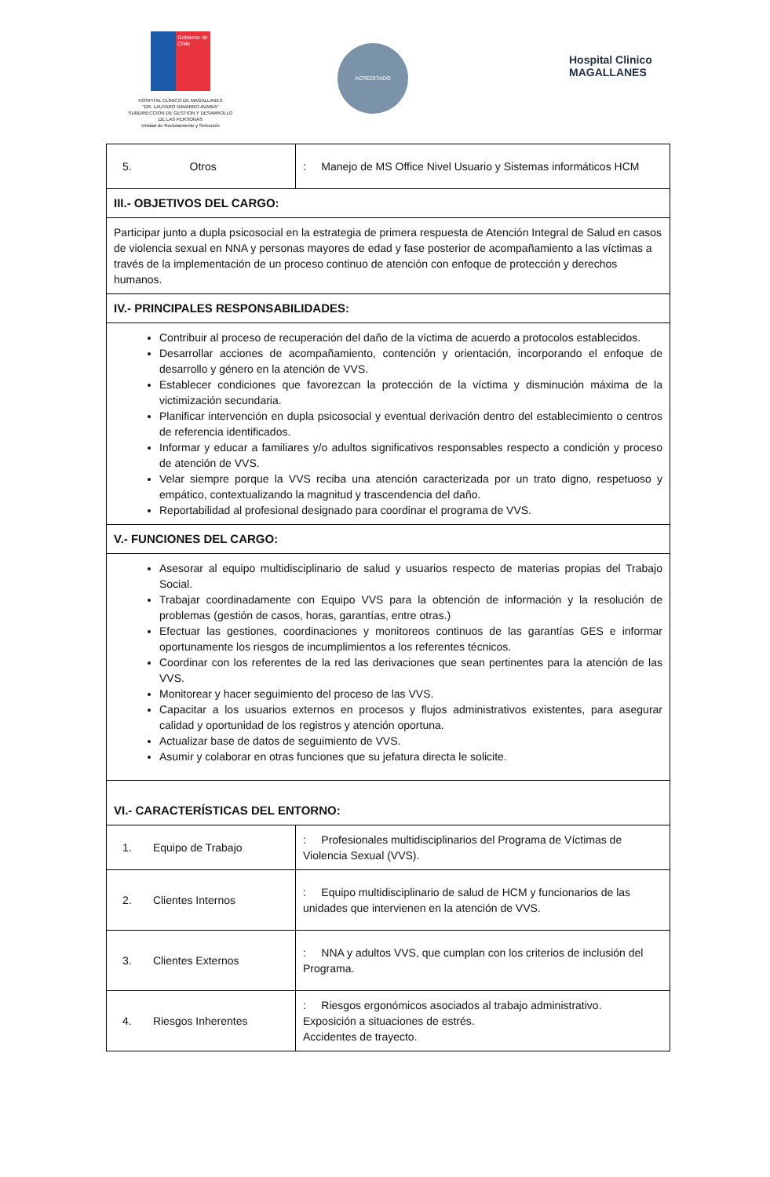Gobierno de Chile
HOSPITAL CLÍNICO DE MAGALLANES
"DR. LAUTARO NAVARRO AVARIA"
SUBDIRECCION DE GESTION Y DESARROLLO
DE LAS PERSONAS
Unidad de Reclutamiento y Selección
ACREDITADO
Hospital Clinico
MAGALLANES
| 5. Otros | : Manejo de MS Office Nivel Usuario y Sistemas informáticos HCM |
| III.- OBJETIVOS DEL CARGO: | |
| Participar junto a dupla psicosocial en la estrategia de primera respuesta de Atención Integral de Salud en casos de violencia sexual en NNA y personas mayores de edad y fase posterior de acompañamiento a las víctimas a través de la implementación de un proceso continuo de atención con enfoque de protección y derechos humanos. | |
| IV.- PRINCIPALES RESPONSABILIDADES: | |
| Contribuir al proceso de recuperación del daño de la víctima de acuerdo a protocolos establecidos. Desarrollar acciones de acompañamiento, contención y orientación, incorporando el enfoque de desarrollo y género en la atención de VVS. Establecer condiciones que favorezcan la protección de la víctima y disminución máxima de la victimización secundaria. Planificar intervención en dupla psicosocial y eventual derivación dentro del establecimiento o centros de referencia identificados. Informar y educar a familiares y/o adultos significativos responsables respecto a condición y proceso de atención de VVS. Velar siempre porque la VVS reciba una atención caracterizada por un trato digno, respetuoso y empático, contextualizando la magnitud y trascendencia del daño. Reportabilidad al profesional designado para coordinar el programa de VVS. | |
| V.- FUNCIONES DEL CARGO: | |
| Asesorar al equipo multidisciplinario de salud y usuarios respecto de materias propias del Trabajo Social. Trabajar coordinadamente con Equipo VVS para la obtención de información y la resolución de problemas (gestión de casos, horas, garantías, entre otras.) Efectuar las gestiones, coordinaciones y monitoreos continuos de las garantías GES e informar oportunamente los riesgos de incumplimientos a los referentes técnicos. Coordinar con los referentes de la red las derivaciones que sean pertinentes para la atención de las VVS. Monitorear y hacer seguimiento del proceso de las VVS. Capacitar a los usuarios externos en procesos y flujos administrativos existentes, para asegurar calidad y oportunidad de los registros y atención oportuna. Actualizar base de datos de seguimiento de VVS. Asumir y colaborar en otras funciones que su jefatura directa le solicite. | |
| VI.- CARACTERÍSTICAS DEL ENTORNO: | |
| 1. Equipo de Trabajo | : Profesionales multidisciplinarios del Programa de Víctimas de Violencia Sexual (VVS). |
| 2. Clientes Internos | : Equipo multidisciplinario de salud de HCM y funcionarios de las unidades que intervienen en la atención de VVS. |
| 3. Clientes Externos | : NNA y adultos VVS, que cumplan con los criterios de inclusión del Programa. |
| 4. Riesgos Inherentes | : Riesgos ergonómicos asociados al trabajo administrativo. Exposición a situaciones de estrés. Accidentes de trayecto. |